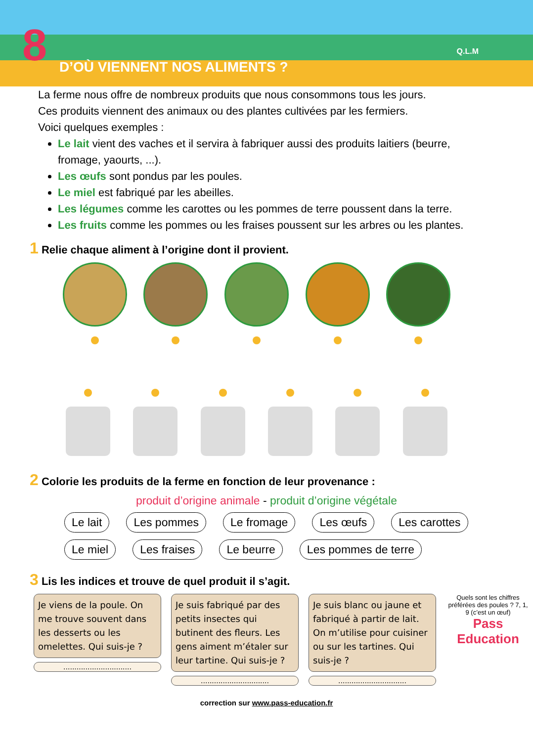8 D’OÙ VIENNENT NOS ALIMENTS ?
Q.L.M
La ferme nous offre de nombreux produits que nous consommons tous les jours.
Ces produits viennent des animaux ou des plantes cultivées par les fermiers.
Voici quelques exemples :
Le lait vient des vaches et il servira à fabriquer aussi des produits laitiers (beurre, fromage, yaourts, ...).
Les œufs sont pondus par les poules.
Le miel est fabriqué par les abeilles.
Les légumes comme les carottes ou les pommes de terre poussent dans la terre.
Les fruits comme les pommes ou les fraises poussent sur les arbres ou les plantes.
1 Relie chaque aliment à l’origine dont il provient.
2 Colorie les produits de la ferme en fonction de leur provenance :
produit d’origine animale - produit d’origine végétale
Le lait Les pommes Le fromage Les œufs Les carottes Le miel Les fraises Le beurre Les pommes de terre
3 Lis les indices et trouve de quel produit il s’agit.
Je viens de la poule. On me trouve souvent dans les desserts ou les omelettes. Qui suis-je ?
...............................
Je suis fabriqué par des petits insectes qui butinent des fleurs. Les gens aiment m’étaler sur leur tartine. Qui suis-je ?
...............................
Je suis blanc ou jaune et fabriqué à partir de lait. On m’utilise pour cuisiner ou sur les tartines. Qui suis-je ?
...............................
Quels sont les chiffres préférées des poules ? 7, 1, 9 (c’est un œuf)
Pass Education
correction sur www.pass-education.fr